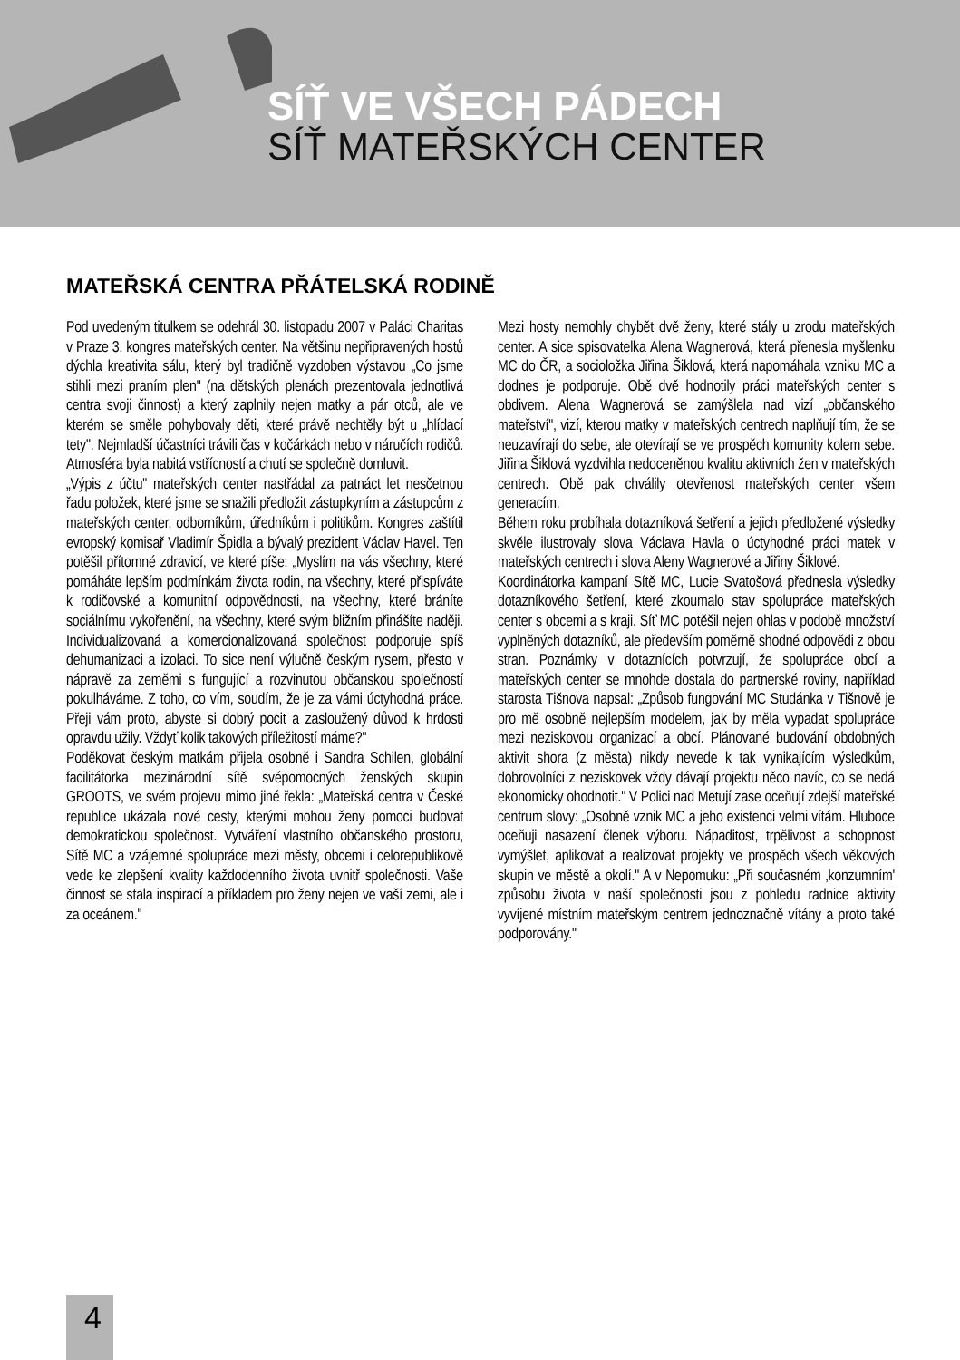SÍŤ VE VŠECH PÁDECH
SÍŤ MATEŘSKÝCH CENTER
MATEŘSKÁ CENTRA PŘÁTELSKÁ RODINĚ
Pod uvedeným titulkem se odehrál 30. listopadu 2007 v Paláci Charitas v Praze 3. kongres mateřských center. Na většinu nepřipravených hostů dýchla kreativita sálu, který byl tradičně vyzdoben výstavou „Co jsme stihli mezi praním plen" (na dětských plenách prezentovala jednotlivá centra svoji činnost) a který zaplnily nejen matky a pár otců, ale ve kterém se směle pohybovaly děti, které právě nechtěly být u „hlídací tety". Nejmladší účastníci trávili čas v kočárkách nebo v náručích rodičů. Atmosféra byla nabitá vstřícností a chutí se společně domluvit.
„Výpis z účtu" mateřských center nastřádal za patnáct let nesčetnou řadu položek, které jsme se snažili předložit zástupkyním a zástupcům z mateřských center, odborníkům, úředníkům i politikům. Kongres zaštítil evropský komisař Vladimír Špidla a bývalý prezident Václav Havel. Ten potěšil přítomné zdravicí, ve které píše: „Myslím na vás všechny, které pomáháte lepším podmínkám života rodin, na všechny, které přispíváte k rodičovské a komunitní odpovědnosti, na všechny, které bráníte sociálnímu vykořenění, na všechny, které svým bližním přinášíte naději. Individualizovaná a komercionalizovaná společnost podporuje spíš dehumanizaci a izolaci. To sice není výlučně českým rysem, přesto v nápravě za zeměmi s fungující a rozvinutou občanskou společností pokulháváme. Z toho, co vím, soudím, že je za vámi úctyhodná práce. Přeji vám proto, abyste si dobrý pocit a zasloužený důvod k hrdosti opravdu užily. Vždyť kolik takových příležitostí máme?"
Poděkovat českým matkám přijela osobně i Sandra Schilen, globální facilitátorka mezinárodní sítě svépomocných ženských skupin GROOTS, ve svém projevu mimo jiné řekla: „Mateřská centra v České republice ukázala nové cesty, kterými mohou ženy pomoci budovat demokratickou společnost. Vytváření vlastního občanského prostoru, Sítě MC a vzájemné spolupráce mezi městy, obcemi i celorepublikově vede ke zlepšení kvality každodenního života uvnitř společnosti. Vaše činnost se stala inspirací a příkladem pro ženy nejen ve vaší zemi, ale i za oceánem."
Mezi hosty nemohly chybět dvě ženy, které stály u zrodu mateřských center. A sice spisovatelka Alena Wagnerová, která přenesla myšlenku MC do ČR, a socioložka Jiřina Šiklová, která napomáhala vzniku MC a dodnes je podporuje. Obě dvě hodnotily práci mateřských center s obdivem. Alena Wagnerová se zamýšlela nad vizí „občanského mateřství", vizí, kterou matky v mateřských centrech naplňují tím, že se neuzavírají do sebe, ale otevírají se ve prospěch komunity kolem sebe. Jiřina Šiklová vyzdvihla nedoceněnou kvalitu aktivních žen v mateřských centrech. Obě pak chválily otevřenost mateřských center všem generacím.
Během roku probíhala dotazníková šetření a jejich předložené výsledky skvěle ilustrovaly slova Václava Havla o úctyhodné práci matek v mateřských centrech i slova Aleny Wagnerové a Jiřiny Šiklové.
Koordinátorka kampaní Sítě MC, Lucie Svatošová přednesla výsledky dotazníkového šetření, které zkoumalo stav spolupráce mateřských center s obcemi a s kraji. Síť MC potěšil nejen ohlas v podobě množství vyplněných dotazníků, ale především poměrně shodné odpovědi z obou stran. Poznámky v dotaznících potvrzují, že spolupráce obcí a mateřských center se mnohde dostala do partnerské roviny, například starosta Tišnova napsal: „Způsob fungování MC Studánka v Tišnově je pro mě osobně nejlepším modelem, jak by měla vypadat spolupráce mezi neziskovou organizací a obcí. Plánované budování obdobných aktivit shora (z města) nikdy nevede k tak vynikajícím výsledkům, dobrovolníci z neziskovek vždy dávají projektu něco navíc, co se nedá ekonomicky ohodnotit." V Polici nad Metují zase oceňují zdejší mateřské centrum slovy: „Osobně vznik MC a jeho existenci velmi vítám. Hluboce oceňuji nasazení členek výboru. Nápaditost, trpělivost a schopnost vymýšlet, aplikovat a realizovat projekty ve prospěch všech věkových skupin ve městě a okolí." A v Nepomuku: „Při současném ‚konzumním' způsobu života v naší společnosti jsou z pohledu radnice aktivity vyvíjené místním mateřským centrem jednoznačně vítány a proto také podporovány."
4